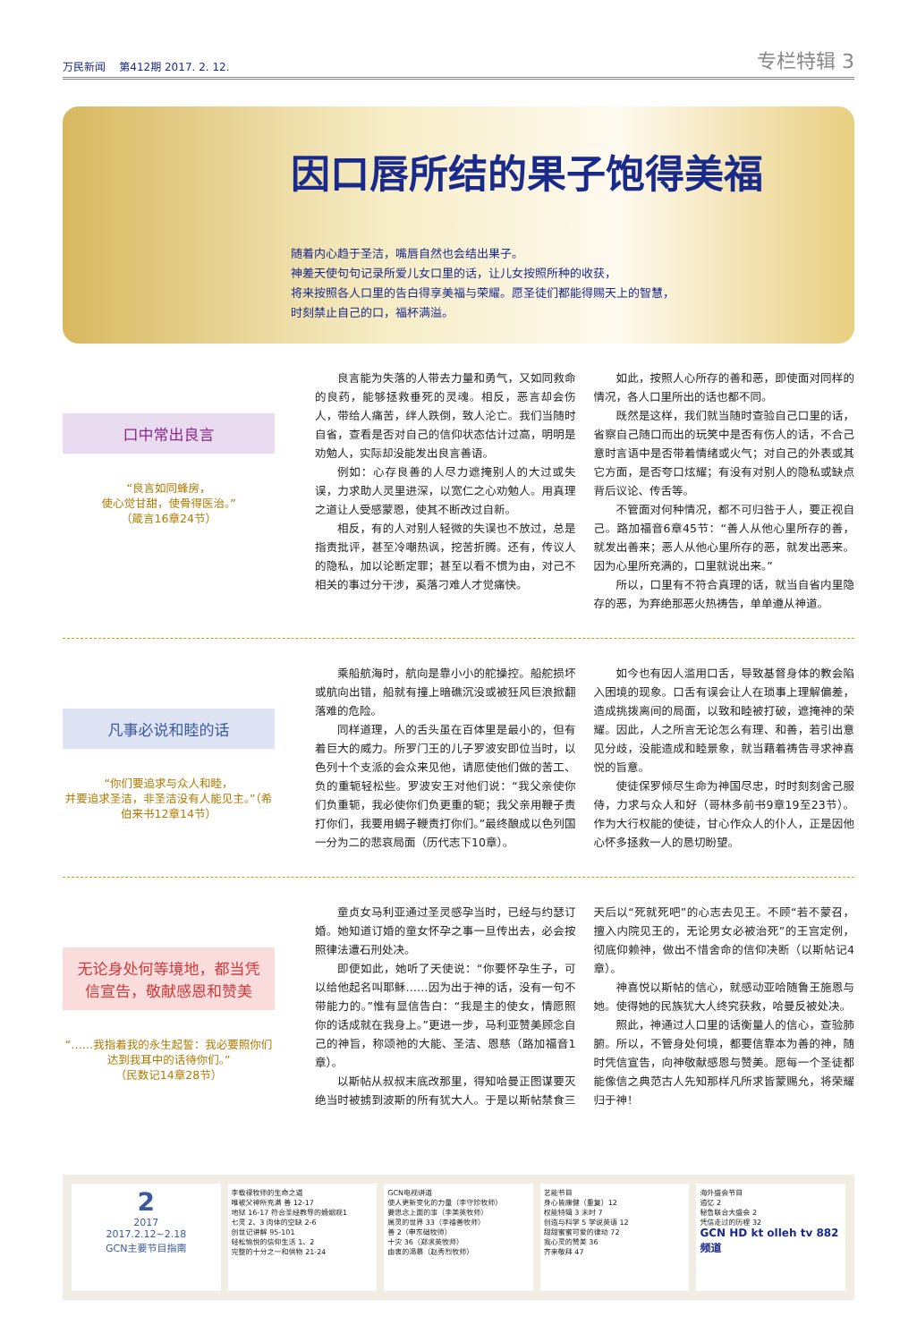万民新闻 第412期 2017. 2. 12. 专栏特辑 3
因口唇所结的果子饱得美福
随着内心趋于圣洁，嘴唇自然也会结出果子。
神差天使句句记录所爱儿女口里的话，让儿女按照所种的收获，
将来按照各人口里的告白得享美福与荣耀。愿圣徒们都能得赐天上的智慧，
时刻禁止自己的口，福杯满溢。
口中常出良言
“良言如同蜂房，
使心觉甘甜，使骨得医治。”
（箴言16章24节）
良言能为失落的人带去力量和勇气，又如同救命的良药，能够拯救垂死的灵魂。相反，恶言却会伤人，带给人痛苦，绊人跌倒，致人沦亡。我们当随时自省，查看是否对自己的信仰状态估计过高，明明是劝勉人，实际却没能发出良言善语。
例如：心存良善的人尽力遮掩别人的大过或失误，力求助人灵里进深，以宽仁之心劝勉人。用真理之道让人受感蒙恩，使其不断改过自新。
相反，有的人对别人轻微的失误也不放过，总是指责批评，甚至冷嘲热讽，挖苦折腾。还有，传议人的隐私，加以论断定罪；甚至以看不惯为由，对己不相关的事过分干涉，奚落刁难人才觉痛快。
如此，按照人心所存的善和恶，即使面对同样的情况，各人口里所出的话也都不同。
既然是这样，我们就当随时查验自己口里的话，省察自己随口而出的玩笑中是否有伤人的话，不合己意时言语中是否带着情绪或火气；对自己的外表或其它方面，是否夸口炫耀；有没有对别人的隐私或缺点背后议论、传舌等。
不管面对何种情况，都不可归咎于人，要正视自己。路加福音6章45节：“善人从他心里所存的善，就发出善来；恶人从他心里所存的恶，就发出恶来。因为心里所充满的，口里就说出来。”
所以，口里有不符合真理的话，就当自省内里隐存的恶，为弃绝那恶火热祷告，单单遵从神道。
凡事必说和睦的话
“你们要追求与众人和睦，
并要追求圣洁，非圣洁没有人能见主。”（希伯来书12章14节）
乘船航海时，航向是靠小小的舵操控。船舵损坏或航向出错，船就有撞上暗礁沉没或被狂风巨浪掀翻落难的危险。
同样道理，人的舌头虽在百体里是最小的，但有着巨大的威力。所罗门王的儿子罗波安即位当时，以色列十个支派的会众来见他，请愿使他们做的苦工、负的重轭轻松些。罗波安王对他们说：“我父亲使你们负重轭，我必使你们负更重的轭；我父亲用鞭子责打你们，我要用蝎子鞭责打你们。”最终酿成以色列国一分为二的悲哀局面（历代志下10章）。
如今也有因人滥用口舌，导致基督身体的教会陷入困境的现象。口舌有误会让人在琐事上理解偏差，造成挑拨离间的局面，以致和睦被打破，遮掩神的荣耀。因此，人之所言无论怎么有理、和善，若引出意见分歧，没能造成和睦景象，就当藉着祷告寻求神喜悦的旨意。
使徒保罗倾尽生命为神国尽忠，时时刻刻舍己服侍，力求与众人和好（哥林多前书9章19至23节）。作为大行权能的使徒，甘心作众人的仆人，正是因他心怀多拯救一人的恳切盼望。
无论身处何等境地，都当凭信宣告，敬献感恩和赞美
“……我指着我的永生起誓：我必要照你们达到我耳中的话待你们。”
（民数记14章28节）
童贞女马利亚通过圣灵感孕当时，已经与约瑟订婚。她知道订婚的童女怀孕之事一旦传出去，必会按照律法遭石刑处决。
即便如此，她听了天使说：“你要怀孕生子，可以给他起名叫耶稣……因为出于神的话，没有一句不带能力的。”惟有显信告白：“我是主的使女，情愿照你的话成就在我身上。”更进一步，马利亚赞美顾念自己的神旨，称颂祂的大能、圣洁、恩慈（路加福音1章）。
以斯帖从叔叔末底改那里，得知哈曼正图谋要灭绝当时被掳到波斯的所有犹大人。于是以斯帖禁食三天后以“死就死吧”的心志去见王。不顾“若不蒙召，擅入内院见王的，无论男女必被治死”的王宫定例，彻底仰赖神，做出不惜舍命的信仰决断（以斯帖记4章）。
神喜悦以斯帖的信心，就感动亚哈随鲁王施恩与她。使得她的民族犹大人终究获救，哈曼反被处决。
照此，神通过人口里的话衡量人的信心，查验肺腑。所以，不管身处何境，都要信靠本为善的神，随时凭信宣告，向神敬献感恩与赞美。愿每一个圣徒都能像信之典范古人先知那样凡所求皆蒙赐允，将荣耀归于神！
2
2017
2017.2.12~2.18
GCN主要节目指南
李载禄牧师的生命之道
唯被父神所充满 善 12-17
地狱 16-17 符合圣经教导的婚姻观1
七灵 2、3 肉体的空缺 2-6
创世记讲解 95-101
轻松愉悦的信仰生活 1、2
完整的十分之一和供物 21-24
GCN电视讲道
使人更新变化的力量（李守珍牧师）
要思念上面的事（李美英牧师）
属灵的世界 33（李禧善牧师）
善 2（申东础牧师）
十灾 36（郑求英牧师）
由衷的渴慕（赵秀烈牧师）
艺能节目
身心皆康健（重复）12
权能特辑 3 末时 7
创造与科学 5 学说英语 12
甜甜蜜蜜可爱的律动 72
我心灵的赞美 36
齐来敬拜 47
海外盛会节目
追忆 2
秘鲁联合大盛会 2
凭信走过的历程 32
GCN HD kt olleh tv 882 频道